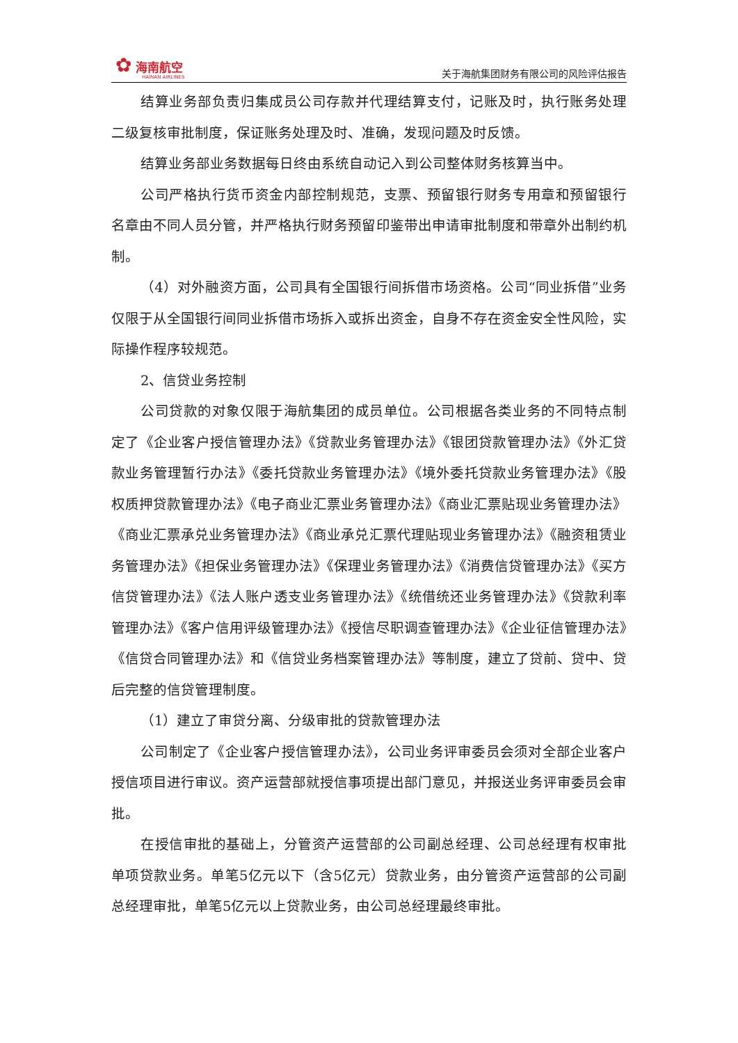✿ 海南航空
HAINAN AIRLINES
关于海航集团财务有限公司的风险评估报告
结算业务部负责归集成员公司存款并代理结算支付，记账及时，执行账务处理二级复核审批制度，保证账务处理及时、准确，发现问题及时反馈。
结算业务部业务数据每日终由系统自动记入到公司整体财务核算当中。
公司严格执行货币资金内部控制规范，支票、预留银行财务专用章和预留银行名章由不同人员分管，并严格执行财务预留印鉴带出申请审批制度和带章外出制约机制。
（4）对外融资方面，公司具有全国银行间拆借市场资格。公司“同业拆借”业务仅限于从全国银行间同业拆借市场拆入或拆出资金，自身不存在资金安全性风险，实际操作程序较规范。
2、信贷业务控制
公司贷款的对象仅限于海航集团的成员单位。公司根据各类业务的不同特点制定了《企业客户授信管理办法》《贷款业务管理办法》《银团贷款管理办法》《外汇贷款业务管理暂行办法》《委托贷款业务管理办法》《境外委托贷款业务管理办法》《股权质押贷款管理办法》《电子商业汇票业务管理办法》《商业汇票贴现业务管理办法》《商业汇票承兑业务管理办法》《商业承兑汇票代理贴现业务管理办法》《融资租赁业务管理办法》《担保业务管理办法》《保理业务管理办法》《消费信贷管理办法》《买方信贷管理办法》《法人账户透支业务管理办法》《统借统还业务管理办法》《贷款利率管理办法》《客户信用评级管理办法》《授信尽职调查管理办法》《企业征信管理办法》《信贷合同管理办法》和《信贷业务档案管理办法》等制度，建立了贷前、贷中、贷后完整的信贷管理制度。
（1）建立了审贷分离、分级审批的贷款管理办法
公司制定了《企业客户授信管理办法》，公司业务评审委员会须对全部企业客户授信项目进行审议。资产运营部就授信事项提出部门意见，并报送业务评审委员会审批。
在授信审批的基础上，分管资产运营部的公司副总经理、公司总经理有权审批单项贷款业务。单笔5亿元以下（含5亿元）贷款业务，由分管资产运营部的公司副总经理审批，单笔5亿元以上贷款业务，由公司总经理最终审批。